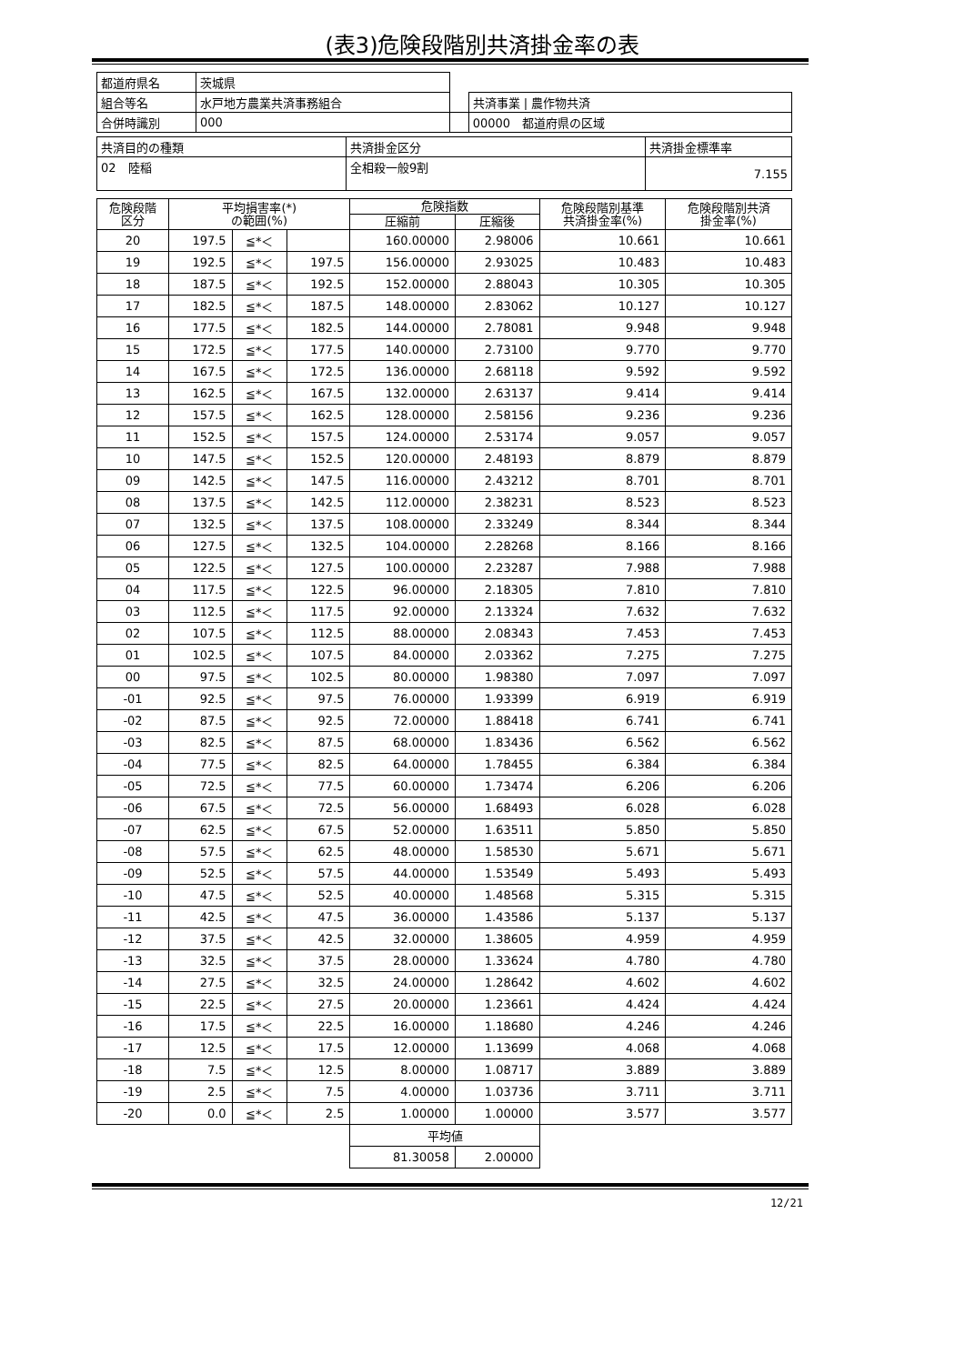(表3)危険段階別共済掛金率の表
| 都道府県名 | 茨城県 | | |
| 組合等名 | 水戸地方農業共済事務組合 | | 共済事業 / 農作物共済 |
| 合併時識別 | 000 | | 00000 都道府県の区域 |
| 共済目的の種類 | 共済掛金区分 | 共済掛金標準率 |
| 02 陸稲 | 全相殺一般9割 | 7.155 |
| 危険段階 区分 | 平均損害率(*) の範囲(%) | | | 危険指数 | | 危険段階別基準 共済掛金率(%) | 危険段階別共済 掛金率(%) |
| --- | --- | --- | --- | --- | --- | --- | --- |
| | | | | 圧縮前 | 圧縮後 | | |
| 20 | 197.5 | ≦*＜ | | 160.00000 | 2.98006 | 10.661 | 10.661 |
| 19 | 192.5 | ≦*＜ | 197.5 | 156.00000 | 2.93025 | 10.483 | 10.483 |
| 18 | 187.5 | ≦*＜ | 192.5 | 152.00000 | 2.88043 | 10.305 | 10.305 |
| 17 | 182.5 | ≦*＜ | 187.5 | 148.00000 | 2.83062 | 10.127 | 10.127 |
| 16 | 177.5 | ≦*＜ | 182.5 | 144.00000 | 2.78081 | 9.948 | 9.948 |
| 15 | 172.5 | ≦*＜ | 177.5 | 140.00000 | 2.73100 | 9.770 | 9.770 |
| 14 | 167.5 | ≦*＜ | 172.5 | 136.00000 | 2.68118 | 9.592 | 9.592 |
| 13 | 162.5 | ≦*＜ | 167.5 | 132.00000 | 2.63137 | 9.414 | 9.414 |
| 12 | 157.5 | ≦*＜ | 162.5 | 128.00000 | 2.58156 | 9.236 | 9.236 |
| 11 | 152.5 | ≦*＜ | 157.5 | 124.00000 | 2.53174 | 9.057 | 9.057 |
| 10 | 147.5 | ≦*＜ | 152.5 | 120.00000 | 2.48193 | 8.879 | 8.879 |
| 09 | 142.5 | ≦*＜ | 147.5 | 116.00000 | 2.43212 | 8.701 | 8.701 |
| 08 | 137.5 | ≦*＜ | 142.5 | 112.00000 | 2.38231 | 8.523 | 8.523 |
| 07 | 132.5 | ≦*＜ | 137.5 | 108.00000 | 2.33249 | 8.344 | 8.344 |
| 06 | 127.5 | ≦*＜ | 132.5 | 104.00000 | 2.28268 | 8.166 | 8.166 |
| 05 | 122.5 | ≦*＜ | 127.5 | 100.00000 | 2.23287 | 7.988 | 7.988 |
| 04 | 117.5 | ≦*＜ | 122.5 | 96.00000 | 2.18305 | 7.810 | 7.810 |
| 03 | 112.5 | ≦*＜ | 117.5 | 92.00000 | 2.13324 | 7.632 | 7.632 |
| 02 | 107.5 | ≦*＜ | 112.5 | 88.00000 | 2.08343 | 7.453 | 7.453 |
| 01 | 102.5 | ≦*＜ | 107.5 | 84.00000 | 2.03362 | 7.275 | 7.275 |
| 00 | 97.5 | ≦*＜ | 102.5 | 80.00000 | 1.98380 | 7.097 | 7.097 |
| -01 | 92.5 | ≦*＜ | 97.5 | 76.00000 | 1.93399 | 6.919 | 6.919 |
| -02 | 87.5 | ≦*＜ | 92.5 | 72.00000 | 1.88418 | 6.741 | 6.741 |
| -03 | 82.5 | ≦*＜ | 87.5 | 68.00000 | 1.83436 | 6.562 | 6.562 |
| -04 | 77.5 | ≦*＜ | 82.5 | 64.00000 | 1.78455 | 6.384 | 6.384 |
| -05 | 72.5 | ≦*＜ | 77.5 | 60.00000 | 1.73474 | 6.206 | 6.206 |
| -06 | 67.5 | ≦*＜ | 72.5 | 56.00000 | 1.68493 | 6.028 | 6.028 |
| -07 | 62.5 | ≦*＜ | 67.5 | 52.00000 | 1.63511 | 5.850 | 5.850 |
| -08 | 57.5 | ≦*＜ | 62.5 | 48.00000 | 1.58530 | 5.671 | 5.671 |
| -09 | 52.5 | ≦*＜ | 57.5 | 44.00000 | 1.53549 | 5.493 | 5.493 |
| -10 | 47.5 | ≦*＜ | 52.5 | 40.00000 | 1.48568 | 5.315 | 5.315 |
| -11 | 42.5 | ≦*＜ | 47.5 | 36.00000 | 1.43586 | 5.137 | 5.137 |
| -12 | 37.5 | ≦*＜ | 42.5 | 32.00000 | 1.38605 | 4.959 | 4.959 |
| -13 | 32.5 | ≦*＜ | 37.5 | 28.00000 | 1.33624 | 4.780 | 4.780 |
| -14 | 27.5 | ≦*＜ | 32.5 | 24.00000 | 1.28642 | 4.602 | 4.602 |
| -15 | 22.5 | ≦*＜ | 27.5 | 20.00000 | 1.23661 | 4.424 | 4.424 |
| -16 | 17.5 | ≦*＜ | 22.5 | 16.00000 | 1.18680 | 4.246 | 4.246 |
| -17 | 12.5 | ≦*＜ | 17.5 | 12.00000 | 1.13699 | 4.068 | 4.068 |
| -18 | 7.5 | ≦*＜ | 12.5 | 8.00000 | 1.08717 | 3.889 | 3.889 |
| -19 | 2.5 | ≦*＜ | 7.5 | 4.00000 | 1.03736 | 3.711 | 3.711 |
| -20 | 0.0 | ≦*＜ | 2.5 | 1.00000 | 1.00000 | 3.577 | 3.577 |
| | | | | 平均値 | | | |
| | | | | 81.30058 | 2.00000 | | |
12/21